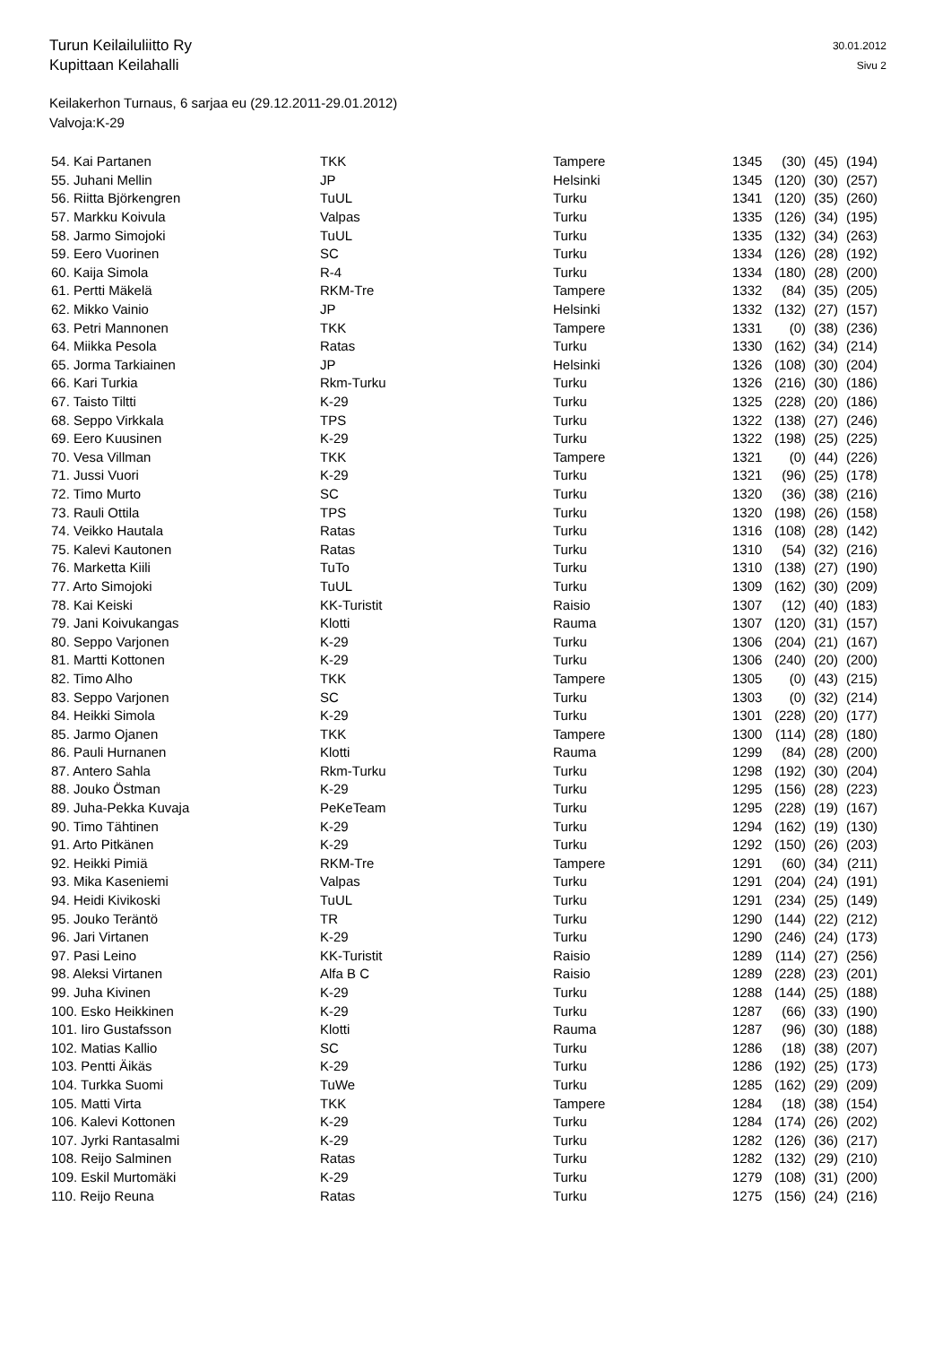30.01.2012
Sivu 2
Turun Keilailuliitto Ry
Kupittaan Keilahalli
Keilakerhon Turnaus, 6 sarjaa eu (29.12.2011-29.01.2012)
Valvoja:K-29
| 54. Kai Partanen | TKK | Tampere | 1345 | (30) | (45) | (194) |
| 55. Juhani Mellin | JP | Helsinki | 1345 | (120) | (30) | (257) |
| 56. Riitta Björkengren | TuUL | Turku | 1341 | (120) | (35) | (260) |
| 57. Markku Koivula | Valpas | Turku | 1335 | (126) | (34) | (195) |
| 58. Jarmo Simojoki | TuUL | Turku | 1335 | (132) | (34) | (263) |
| 59. Eero Vuorinen | SC | Turku | 1334 | (126) | (28) | (192) |
| 60. Kaija Simola | R-4 | Turku | 1334 | (180) | (28) | (200) |
| 61. Pertti Mäkelä | RKM-Tre | Tampere | 1332 | (84) | (35) | (205) |
| 62. Mikko Vainio | JP | Helsinki | 1332 | (132) | (27) | (157) |
| 63. Petri Mannonen | TKK | Tampere | 1331 | (0) | (38) | (236) |
| 64. Miikka Pesola | Ratas | Turku | 1330 | (162) | (34) | (214) |
| 65. Jorma Tarkiainen | JP | Helsinki | 1326 | (108) | (30) | (204) |
| 66. Kari Turkia | Rkm-Turku | Turku | 1326 | (216) | (30) | (186) |
| 67. Taisto Tiltti | K-29 | Turku | 1325 | (228) | (20) | (186) |
| 68. Seppo Virkkala | TPS | Turku | 1322 | (138) | (27) | (246) |
| 69. Eero Kuusinen | K-29 | Turku | 1322 | (198) | (25) | (225) |
| 70. Vesa Villman | TKK | Tampere | 1321 | (0) | (44) | (226) |
| 71. Jussi Vuori | K-29 | Turku | 1321 | (96) | (25) | (178) |
| 72. Timo Murto | SC | Turku | 1320 | (36) | (38) | (216) |
| 73. Rauli Ottila | TPS | Turku | 1320 | (198) | (26) | (158) |
| 74. Veikko Hautala | Ratas | Turku | 1316 | (108) | (28) | (142) |
| 75. Kalevi Kautonen | Ratas | Turku | 1310 | (54) | (32) | (216) |
| 76. Marketta Kiili | TuTo | Turku | 1310 | (138) | (27) | (190) |
| 77. Arto Simojoki | TuUL | Turku | 1309 | (162) | (30) | (209) |
| 78. Kai Keiski | KK-Turistit | Raisio | 1307 | (12) | (40) | (183) |
| 79. Jani Koivukangas | Klotti | Rauma | 1307 | (120) | (31) | (157) |
| 80. Seppo Varjonen | K-29 | Turku | 1306 | (204) | (21) | (167) |
| 81. Martti Kottonen | K-29 | Turku | 1306 | (240) | (20) | (200) |
| 82. Timo Alho | TKK | Tampere | 1305 | (0) | (43) | (215) |
| 83. Seppo Varjonen | SC | Turku | 1303 | (0) | (32) | (214) |
| 84. Heikki Simola | K-29 | Turku | 1301 | (228) | (20) | (177) |
| 85. Jarmo Ojanen | TKK | Tampere | 1300 | (114) | (28) | (180) |
| 86. Pauli Hurnanen | Klotti | Rauma | 1299 | (84) | (28) | (200) |
| 87. Antero Sahla | Rkm-Turku | Turku | 1298 | (192) | (30) | (204) |
| 88. Jouko Östman | K-29 | Turku | 1295 | (156) | (28) | (223) |
| 89. Juha-Pekka Kuvaja | PeKeTeam | Turku | 1295 | (228) | (19) | (167) |
| 90. Timo Tähtinen | K-29 | Turku | 1294 | (162) | (19) | (130) |
| 91. Arto Pitkänen | K-29 | Turku | 1292 | (150) | (26) | (203) |
| 92. Heikki Pimiä | RKM-Tre | Tampere | 1291 | (60) | (34) | (211) |
| 93. Mika Kaseniemi | Valpas | Turku | 1291 | (204) | (24) | (191) |
| 94. Heidi Kivikoski | TuUL | Turku | 1291 | (234) | (25) | (149) |
| 95. Jouko Teräntö | TR | Turku | 1290 | (144) | (22) | (212) |
| 96. Jari Virtanen | K-29 | Turku | 1290 | (246) | (24) | (173) |
| 97. Pasi Leino | KK-Turistit | Raisio | 1289 | (114) | (27) | (256) |
| 98. Aleksi Virtanen | Alfa B C | Raisio | 1289 | (228) | (23) | (201) |
| 99. Juha Kivinen | K-29 | Turku | 1288 | (144) | (25) | (188) |
| 100. Esko Heikkinen | K-29 | Turku | 1287 | (66) | (33) | (190) |
| 101. Iiro Gustafsson | Klotti | Rauma | 1287 | (96) | (30) | (188) |
| 102. Matias Kallio | SC | Turku | 1286 | (18) | (38) | (207) |
| 103. Pentti Äikäs | K-29 | Turku | 1286 | (192) | (25) | (173) |
| 104. Turkka Suomi | TuWe | Turku | 1285 | (162) | (29) | (209) |
| 105. Matti Virta | TKK | Tampere | 1284 | (18) | (38) | (154) |
| 106. Kalevi Kottonen | K-29 | Turku | 1284 | (174) | (26) | (202) |
| 107. Jyrki Rantasalmi | K-29 | Turku | 1282 | (126) | (36) | (217) |
| 108. Reijo Salminen | Ratas | Turku | 1282 | (132) | (29) | (210) |
| 109. Eskil Murtomäki | K-29 | Turku | 1279 | (108) | (31) | (200) |
| 110. Reijo Reuna | Ratas | Turku | 1275 | (156) | (24) | (216) |